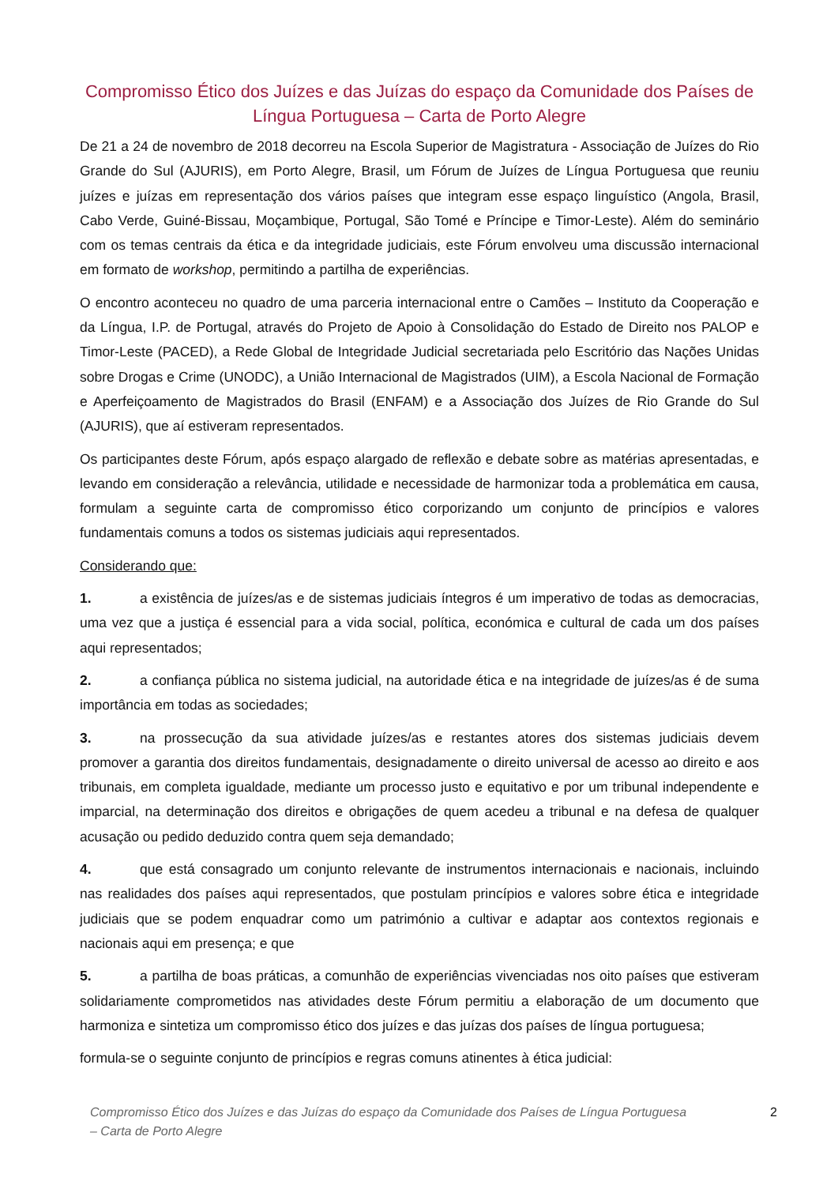Compromisso Ético dos Juízes e das Juízas do espaço da Comunidade dos Países de Língua Portuguesa – Carta de Porto Alegre
De 21 a 24 de novembro de 2018 decorreu na Escola Superior de Magistratura - Associação de Juízes do Rio Grande do Sul (AJURIS), em Porto Alegre, Brasil, um Fórum de Juízes de Língua Portuguesa que reuniu juízes e juízas em representação dos vários países que integram esse espaço linguístico (Angola, Brasil, Cabo Verde, Guiné-Bissau, Moçambique, Portugal, São Tomé e Príncipe e Timor-Leste). Além do seminário com os temas centrais da ética e da integridade judiciais, este Fórum envolveu uma discussão internacional em formato de workshop, permitindo a partilha de experiências.
O encontro aconteceu no quadro de uma parceria internacional entre o Camões – Instituto da Cooperação e da Língua, I.P. de Portugal, através do Projeto de Apoio à Consolidação do Estado de Direito nos PALOP e Timor-Leste (PACED), a Rede Global de Integridade Judicial secretariada pelo Escritório das Nações Unidas sobre Drogas e Crime (UNODC), a União Internacional de Magistrados (UIM), a Escola Nacional de Formação e Aperfeiçoamento de Magistrados do Brasil (ENFAM) e a Associação dos Juízes de Rio Grande do Sul (AJURIS), que aí estiveram representados.
Os participantes deste Fórum, após espaço alargado de reflexão e debate sobre as matérias apresentadas, e levando em consideração a relevância, utilidade e necessidade de harmonizar toda a problemática em causa, formulam a seguinte carta de compromisso ético corporizando um conjunto de princípios e valores fundamentais comuns a todos os sistemas judiciais aqui representados.
Considerando que:
1. a existência de juízes/as e de sistemas judiciais íntegros é um imperativo de todas as democracias, uma vez que a justiça é essencial para a vida social, política, económica e cultural de cada um dos países aqui representados;
2. a confiança pública no sistema judicial, na autoridade ética e na integridade de juízes/as é de suma importância em todas as sociedades;
3. na prossecução da sua atividade juízes/as e restantes atores dos sistemas judiciais devem promover a garantia dos direitos fundamentais, designadamente o direito universal de acesso ao direito e aos tribunais, em completa igualdade, mediante um processo justo e equitativo e por um tribunal independente e imparcial, na determinação dos direitos e obrigações de quem acedeu a tribunal e na defesa de qualquer acusação ou pedido deduzido contra quem seja demandado;
4. que está consagrado um conjunto relevante de instrumentos internacionais e nacionais, incluindo nas realidades dos países aqui representados, que postulam princípios e valores sobre ética e integridade judiciais que se podem enquadrar como um património a cultivar e adaptar aos contextos regionais e nacionais aqui em presença; e que
5. a partilha de boas práticas, a comunhão de experiências vivenciadas nos oito países que estiveram solidariamente comprometidos nas atividades deste Fórum permitiu a elaboração de um documento que harmoniza e sintetiza um compromisso ético dos juízes e das juízas dos países de língua portuguesa;
formula-se o seguinte conjunto de princípios e regras comuns atinentes à ética judicial:
Compromisso Ético dos Juízes e das Juízas do espaço da Comunidade dos Países de Língua Portuguesa
– Carta de Porto Alegre 2